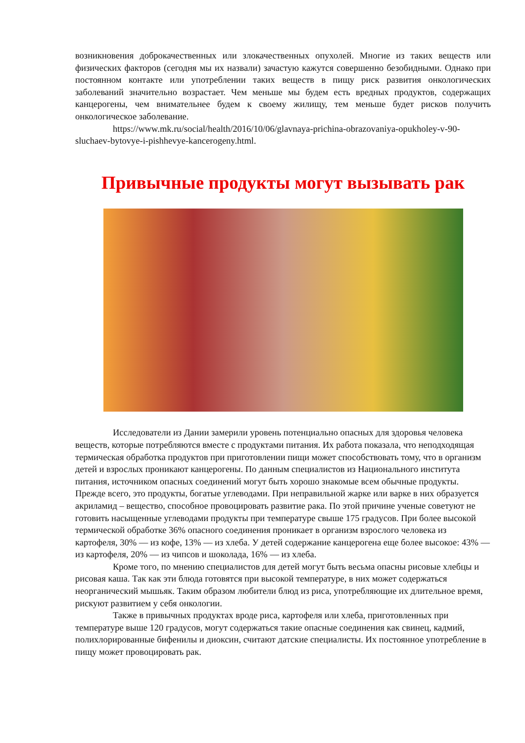возникновения доброкачественных или злокачественных опухолей. Многие из таких веществ или физических факторов (сегодня мы их назвали) зачастую кажутся совершенно безобидными. Однако при постоянном контакте или употреблении таких веществ в пищу риск развития онкологических заболеваний значительно возрастает. Чем меньше мы будем есть вредных продуктов, содержащих канцерогены, чем внимательнее будем к своему жилищу, тем меньше будет рисков получить онкологическое заболевание.
https://www.mk.ru/social/health/2016/10/06/glavnaya-prichina-obrazovaniya-opukholey-v-90-sluchaev-bytovye-i-pishhevye-kancerogeny.html.
Привычные продукты могут вызывать рак
Исследователи из Дании замерили уровень потенциально опасных для здоровья человека веществ, которые потребляются вместе с продуктами питания. Их работа показала, что неподходящая термическая обработка продуктов при приготовлении пищи может способствовать тому, что в организм детей и взрослых проникают канцерогены. По данным специалистов из Национального института питания, источником опасных соединений могут быть хорошо знакомые всем обычные продукты. Прежде всего, это продукты, богатые углеводами. При неправильной жарке или варке в них образуется акриламид – вещество, способное провоцировать развитие рака. По этой причине ученые советуют не готовить насыщенные углеводами продукты при температуре свыше 175 градусов. При более высокой термической обработке 36% опасного соединения проникает в организм взрослого человека из картофеля, 30% — из кофе, 13% — из хлеба. У детей содержание канцерогена еще более высокое: 43% — из картофеля, 20% — из чипсов и шоколада, 16% — из хлеба.
Кроме того, по мнению специалистов для детей могут быть весьма опасны рисовые хлебцы и рисовая каша. Так как эти блюда готовятся при высокой температуре, в них может содержаться неорганический мышьяк. Таким образом любители блюд из риса, употребляющие их длительное время, рискуют развитием у себя онкологии.
Также в привычных продуктах вроде риса, картофеля или хлеба, приготовленных при температуре выше 120 градусов, могут содержаться такие опасные соединения как свинец, кадмий, полихлорированные бифенилы и диоксин, считают датские специалисты. Их постоянное употребление в пищу может провоцировать рак.